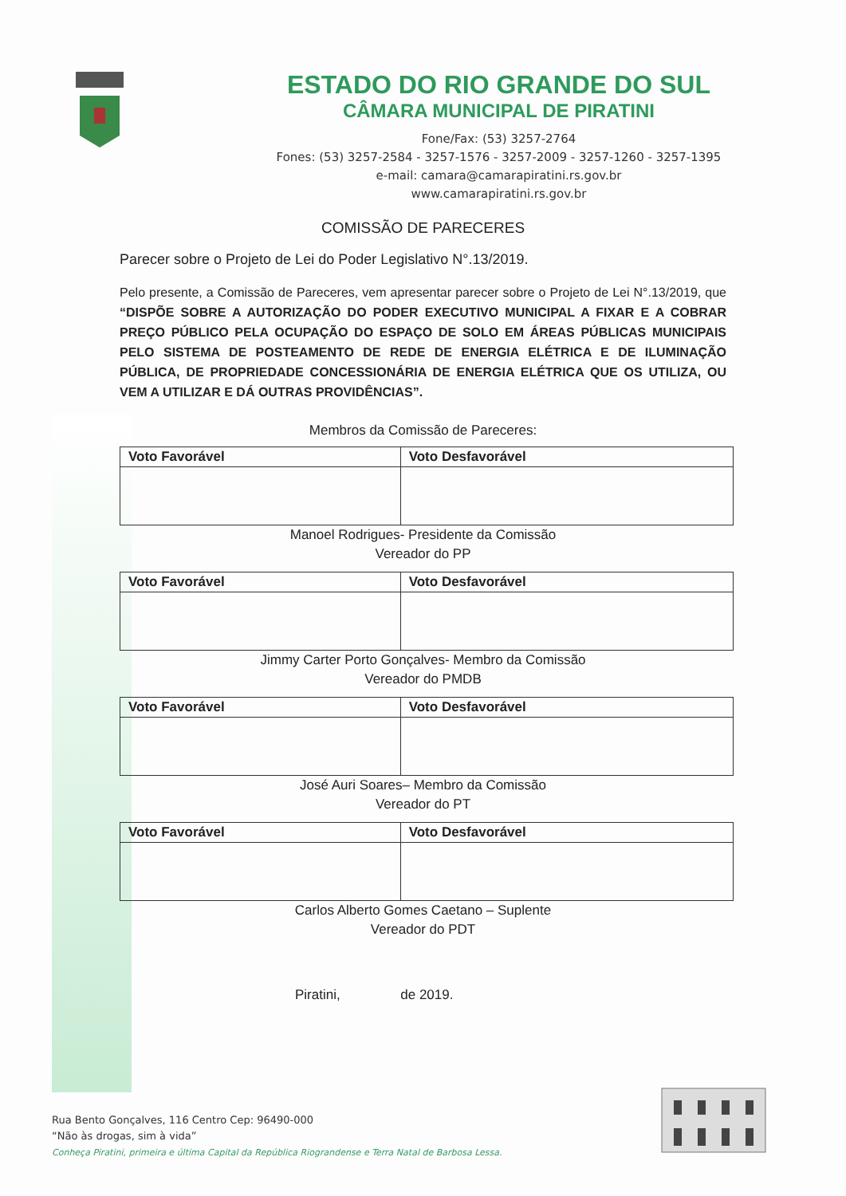ESTADO DO RIO GRANDE DO SUL
CÂMARA MUNICIPAL DE PIRATINI
Fone/Fax: (53) 3257-2764
Fones: (53) 3257-2584 - 3257-1576 - 3257-2009 - 3257-1260 - 3257-1395
e-mail: camara@camarapiratini.rs.gov.br
www.camarapiratini.rs.gov.br
COMISSÃO DE PARECERES
Parecer sobre o Projeto de Lei do Poder Legislativo N°.13/2019.
Pelo presente, a Comissão de Pareceres, vem apresentar parecer sobre o Projeto de Lei N°.13/2019, que “DISPÕE SOBRE A AUTORIZAÇÃO DO PODER EXECUTIVO MUNICIPAL A FIXAR E A COBRAR PREÇO PÚBLICO PELA OCUPAÇÃO DO ESPAÇO DE SOLO EM ÁREAS PÚBLICAS MUNICIPAIS PELO SISTEMA DE POSTEAMENTO DE REDE DE ENERGIA ELÉTRICA E DE ILUMINAÇÃO PÚBLICA, DE PROPRIEDADE CONCESSIONÁRIA DE ENERGIA ELÉTRICA QUE OS UTILIZA, OU VEM A UTILIZAR E DÁ OUTRAS PROVIDÊNCIAS”.
Membros da Comissão de Pareceres:
| Voto Favorável | Voto Desfavorável |
| --- | --- |
Manoel Rodrigues- Presidente da Comissão
Vereador do PP
| Voto Favorável | Voto Desfavorável |
| --- | --- |
Jimmy Carter Porto Gonçalves- Membro da Comissão
Vereador do PMDB
| Voto Favorável | Voto Desfavorável |
| --- | --- |
José Auri Soares– Membro da Comissão
Vereador do PT
| Voto Favorável | Voto Desfavorável |
| --- | --- |
Carlos Alberto Gomes Caetano – Suplente
Vereador do PDT
Piratini, de 2019.
Rua Bento Gonçalves, 116 Centro Cep: 96490-000
“Não às drogas, sim à vida”
Conheça Piratini, primeira e última Capital da República Riograndense e Terra Natal de Barbosa Lessa.